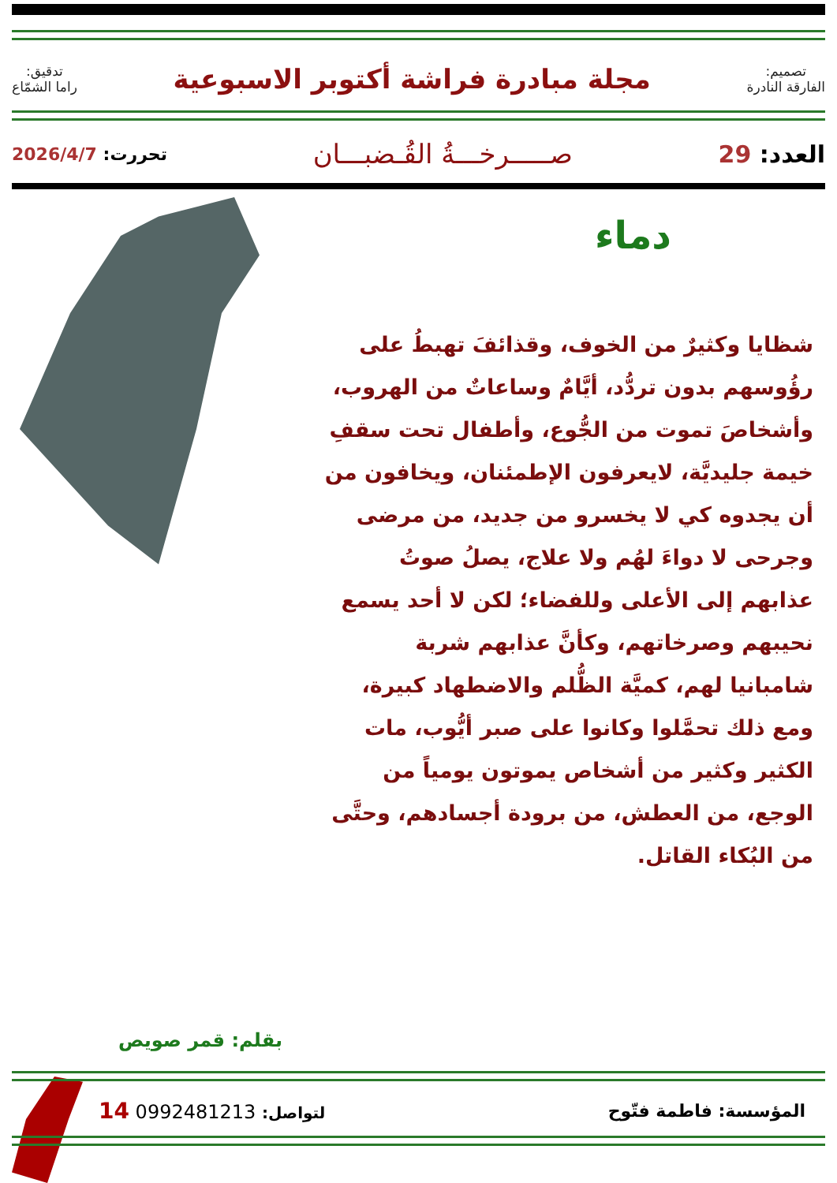تصميم:
الفارقة النادرة
مجلة مبادرة فراشة أكتوبر الاسبوعية
تدقيق:
راما الشمّاع
العدد: 29 صـــــرخـــةُ القُـضبـــان
تحررت: 2026/4/7
دماء
شظايا وكثيرٌ من الخوف، وقذائفَ تهبطُ على رؤُوسهم بدون تردُّد، أيَّامٌ وساعاتٌ من الهروب، وأشخاصَ تموت من الجُّوع، وأطفال تحت سقفِ خيمة جليديَّة، لايعرفون الإطمئنان، ويخافون من أن يجدوه كي لا يخسرو من جديد، من مرضى وجرحى لا دواءَ لهُم ولا علاج، يصلُ صوتُ عذابهم إلى الأعلى وللفضاء؛ لكن لا أحد يسمع نحيبهم وصرخاتهم، وكأنَّ عذابهم شربة شامبانيا لهم، كميَّة الظُّلم والاضطهاد كبيرة، ومع ذلك تحمَّلوا وكانوا على صبر أيُّوب، مات الكثير وكثير من أشخاص يموتون يومياً من الوجع، من العطش، من برودة أجسادهم، وحتَّى من البُكاء القاتل.
بقلم: قمر صويص
المؤسسة: فاطمة فتّوح لتواصل: 0992481213 14